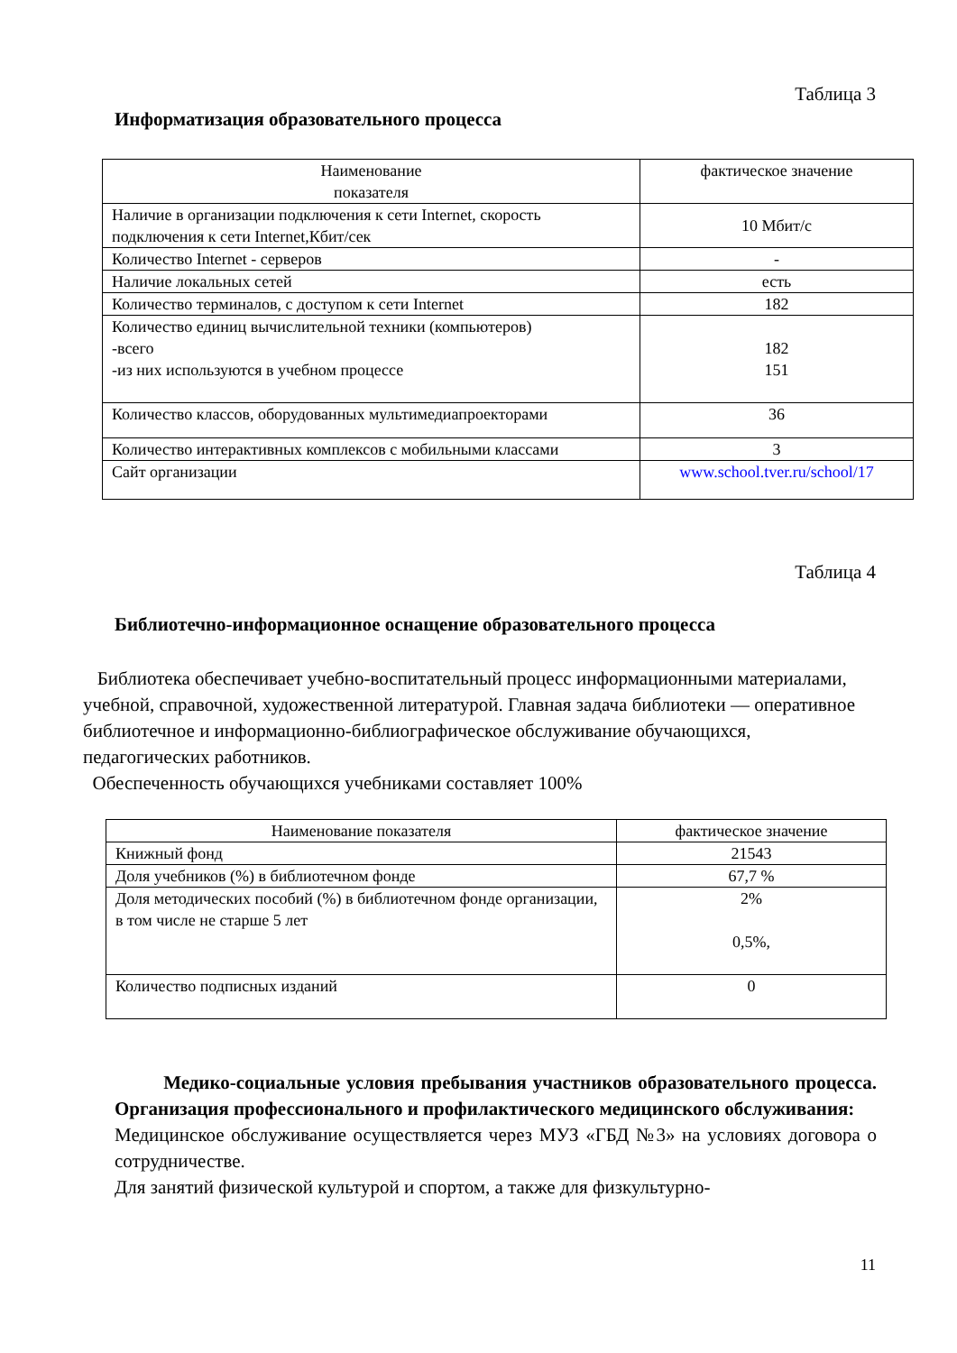Таблица 3
Информатизация образовательного процесса
| Наименование показателя | фактическое значение |
| Наличие в организации подключения к сети Internet, скорость подключения к сети Internet,Кбит/сек | 10 Мбит/с |
| Количество Internet - серверов | - |
| Наличие локальных сетей | есть |
| Количество терминалов, с доступом к сети Internet | 182 |
| Количество единиц вычислительной техники (компьютеров) -всего -из них используются в учебном процессе | 182 151 |
| Количество классов, оборудованных мультимедиапроекторами | 36 |
| Количество интерактивных комплексов с мобильными классами | 3 |
| Сайт организации | www.school.tver.ru/school/17 |
Таблица 4
Библиотечно-информационное оснащение образовательного процесса
Библиотека обеспечивает учебно-воспитательный процесс информационными материалами, учебной, справочной, художественной литературой. Главная задача библиотеки — оперативное библиотечное и информационно-библиографическое обслуживание обучающихся, педагогических работников.
Обеспеченность обучающихся учебниками составляет 100%
| Наименование показателя | фактическое значение |
| Книжный фонд | 21543 |
| Доля учебников (%) в библиотечном фонде | 67,7 % |
| Доля методических пособий (%) в библиотечном фонде организации, в том числе не старше 5 лет | 2% 0,5%, |
| Количество подписных изданий | 0 |
Медико-социальные условия пребывания участников образовательного процесса. Организация профессионального и профилактического медицинского обслуживания:
Медицинское обслуживание осуществляется через МУЗ «ГБД №3» на условиях договора о сотрудничестве.
Для занятий физической культурой и спортом, а также для физкультурно-
11